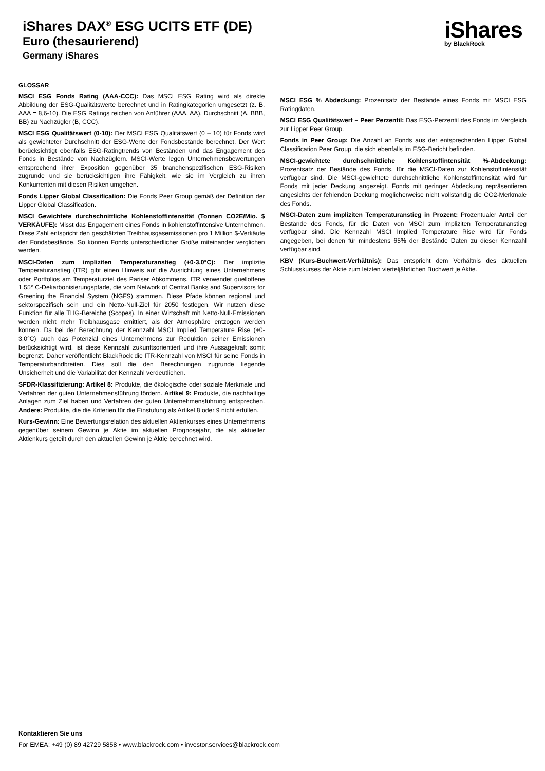iShares DAX<sup>®</sup> ESG UCITS ETF (DE)
Euro (thesaurierend)
Germany iShares
iShares
by BlackRock
GLOSSAR
MSCI ESG Fonds Rating (AAA-CCC): Das MSCI ESG Rating wird als direkte Abbildung der ESG-Qualitätswerte berechnet und in Ratingkategorien umgesetzt (z. B. AAA = 8,6-10). Die ESG Ratings reichen von Anführer (AAA, AA), Durchschnitt (A, BBB, BB) zu Nachzügler (B, CCC).
MSCI ESG Qualitätswert (0-10): Der MSCI ESG Qualitätswert (0 – 10) für Fonds wird als gewichteter Durchschnitt der ESG-Werte der Fondsbestände berechnet. Der Wert berücksichtigt ebenfalls ESG-Ratingtrends von Beständen und das Engagement des Fonds in Bestände von Nachzüglern. MSCI-Werte legen Unternehmensbewertungen entsprechend ihrer Exposition gegenüber 35 branchenspezifischen ESG-Risiken zugrunde und sie berücksichtigen ihre Fähigkeit, wie sie im Vergleich zu ihren Konkurrenten mit diesen Risiken umgehen.
Fonds Lipper Global Classification: Die Fonds Peer Group gemäß der Definition der Lipper Global Classification.
MSCI Gewichtete durchschnittliche Kohlenstoffintensität (Tonnen CO2E/Mio. $ VERKÄUFE): Misst das Engagement eines Fonds in kohlenstoffintensive Unternehmen. Diese Zahl entspricht den geschätzten Treibhausgasemissionen pro 1 Million $-Verkäufe der Fondsbestände. So können Fonds unterschiedlicher Größe miteinander verglichen werden.
MSCI-Daten zum impliziten Temperaturanstieg (+0-3,0°C): Der implizite Temperaturanstieg (ITR) gibt einen Hinweis auf die Ausrichtung eines Unternehmens oder Portfolios am Temperaturziel des Pariser Abkommens. ITR verwendet quelloffene 1,55° C-Dekarbonisierungspfade, die vom Network of Central Banks and Supervisors for Greening the Financial System (NGFS) stammen. Diese Pfade können regional und sektorspezifisch sein und ein Netto-Null-Ziel für 2050 festlegen. Wir nutzen diese Funktion für alle THG-Bereiche (Scopes). In einer Wirtschaft mit Netto-Null-Emissionen werden nicht mehr Treibhausgase emittiert, als der Atmosphäre entzogen werden können. Da bei der Berechnung der Kennzahl MSCI Implied Temperature Rise (+0-3,0°C) auch das Potenzial eines Unternehmens zur Reduktion seiner Emissionen berücksichtigt wird, ist diese Kennzahl zukunftsorientiert und ihre Aussagekraft somit begrenzt. Daher veröffentlicht BlackRock die ITR-Kennzahl von MSCI für seine Fonds in Temperaturbandbreiten. Dies soll die den Berechnungen zugrunde liegende Unsicherheit und die Variabilität der Kennzahl verdeutlichen.
SFDR-Klassifizierung: Artikel 8: Produkte, die ökologische oder soziale Merkmale und Verfahren der guten Unternehmensführung fördern. Artikel 9: Produkte, die nachhaltige Anlagen zum Ziel haben und Verfahren der guten Unternehmensführung entsprechen. Andere: Produkte, die die Kriterien für die Einstufung als Artikel 8 oder 9 nicht erfüllen.
Kurs-Gewinn: Eine Bewertungsrelation des aktuellen Aktienkurses eines Unternehmens gegenüber seinem Gewinn je Aktie im aktuellen Prognosejahr, die als aktueller Aktienkurs geteilt durch den aktuellen Gewinn je Aktie berechnet wird.
MSCI ESG % Abdeckung: Prozentsatz der Bestände eines Fonds mit MSCI ESG Ratingdaten.
MSCI ESG Qualitätswert – Peer Perzentil: Das ESG-Perzentil des Fonds im Vergleich zur Lipper Peer Group.
Fonds in Peer Group: Die Anzahl an Fonds aus der entsprechenden Lipper Global Classification Peer Group, die sich ebenfalls im ESG-Bericht befinden.
MSCI-gewichtete durchschnittliche Kohlenstoffintensität %-Abdeckung: Prozentsatz der Bestände des Fonds, für die MSCI-Daten zur Kohlenstoffintensität verfügbar sind. Die MSCI-gewichtete durchschnittliche Kohlenstoffintensität wird für Fonds mit jeder Deckung angezeigt. Fonds mit geringer Abdeckung repräsentieren angesichts der fehlenden Deckung möglicherweise nicht vollständig die CO2-Merkmale des Fonds.
MSCI-Daten zum impliziten Temperaturanstieg in Prozent: Prozentualer Anteil der Bestände des Fonds, für die Daten von MSCI zum impliziten Temperaturanstieg verfügbar sind. Die Kennzahl MSCI Implied Temperature Rise wird für Fonds angegeben, bei denen für mindestens 65% der Bestände Daten zu dieser Kennzahl verfügbar sind.
KBV (Kurs-Buchwert-Verhältnis): Das entspricht dem Verhältnis des aktuellen Schlusskurses der Aktie zum letzten vierteljährlichen Buchwert je Aktie.
Kontaktieren Sie uns
For EMEA: +49 (0) 89 42729 5858 • www.blackrock.com • investor.services@blackrock.com